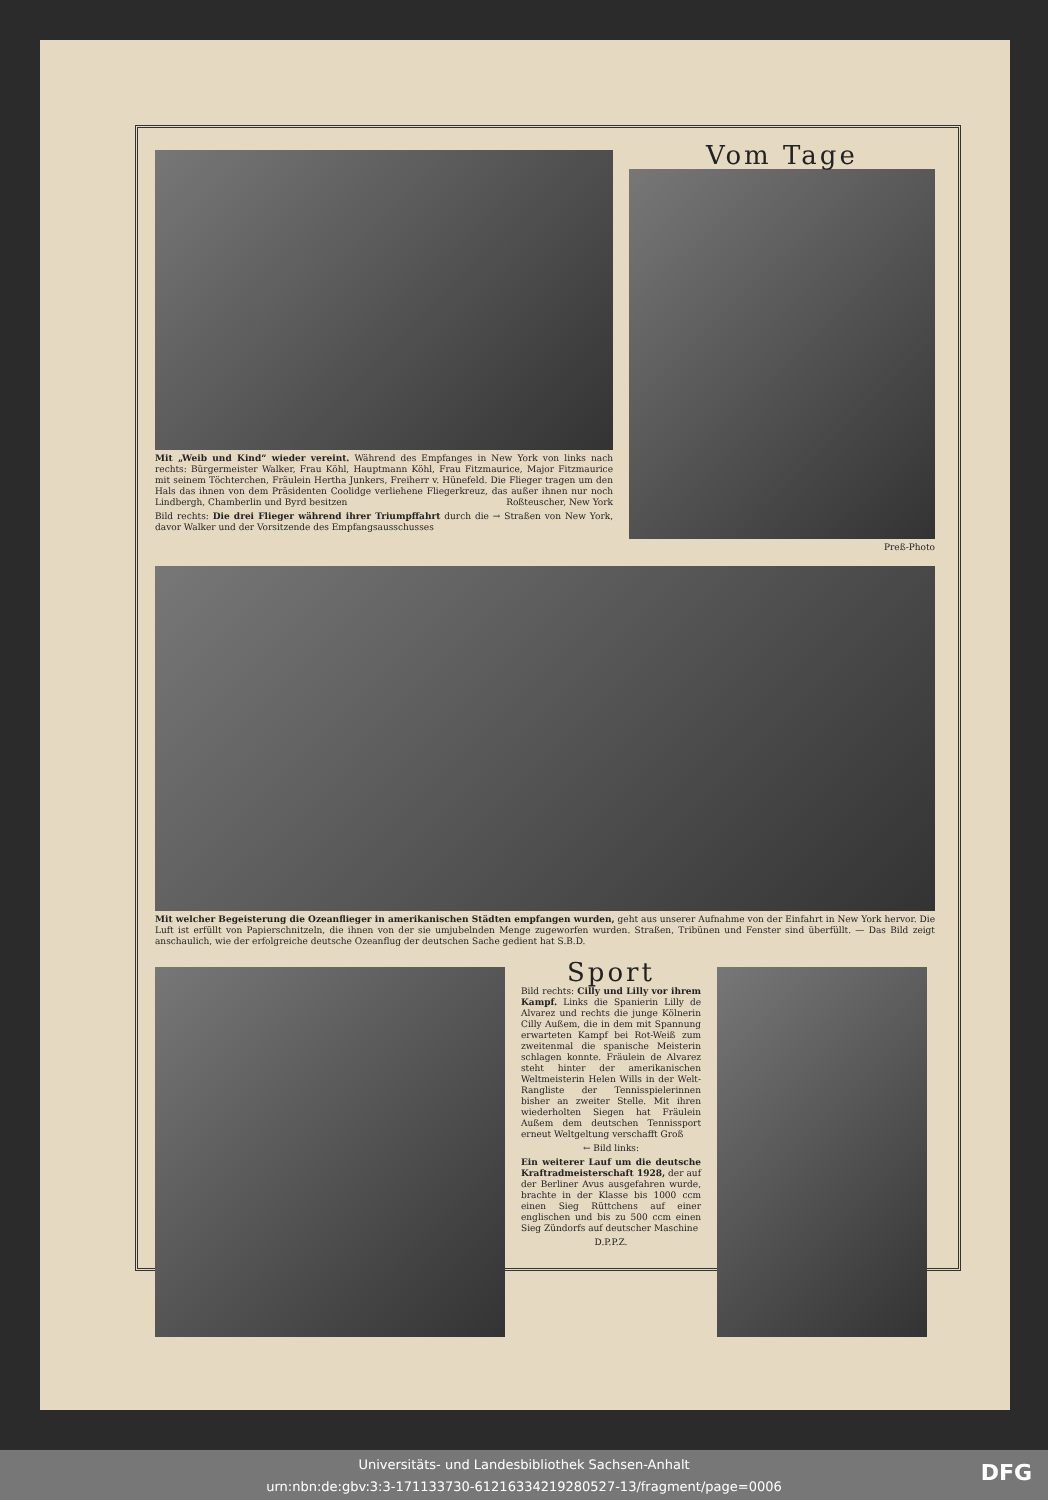Mit „Weib und Kind“ wieder vereint. Während des Empfanges in New York von links nach rechts: Bürgermeister Walker, Frau Köhl, Hauptmann Köhl, Frau Fitzmaurice, Major Fitzmaurice mit seinem Töchterchen, Fräulein Hertha Junkers, Freiherr v. Hünefeld. Die Flieger tragen um den Hals das ihnen von dem Präsidenten Coolidge verliehene Fliegerkreuz, das außer ihnen nur noch Lindbergh, Chamberlin und Byrd besitzen Roßteuscher, New York
Bild rechts: Die drei Flieger während ihrer Triumpffahrt durch die → Straßen von New York, davor Walker und der Vorsitzende des Empfangsausschusses
Vom Tage
Preß-Photo
Mit welcher Begeisterung die Ozeanflieger in amerikanischen Städten empfangen wurden, geht aus unserer Aufnahme von der Einfahrt in New York hervor. Die Luft ist erfüllt von Papierschnitzeln, die ihnen von der sie umjubelnden Menge zugeworfen wurden. Straßen, Tribünen und Fenster sind überfüllt. — Das Bild zeigt anschaulich, wie der erfolgreiche deutsche Ozeanflug der deutschen Sache gedient hat S.B.D.
Sport
Bild rechts: Cilly und Lilly vor ihrem Kampf. Links die Spanierin Lilly de Alvarez und rechts die junge Kölnerin Cilly Außem, die in dem mit Spannung erwarteten Kampf bei Rot-Weiß zum zweitenmal die spanische Meisterin schlagen konnte. Fräulein de Alvarez steht hinter der amerikanischen Weltmeisterin Helen Wills in der Welt-Rangliste der Tennisspielerinnen bisher an zweiter Stelle. Mit ihren wiederholten Siegen hat Fräulein Außem dem deutschen Tennissport erneut Weltgeltung verschafft Groß
← Bild links:
Ein weiterer Lauf um die deutsche Kraftradmeisterschaft 1928, der auf der Berliner Avus ausgefahren wurde, brachte in der Klasse bis 1000 ccm einen Sieg Rüttchens auf einer englischen und bis zu 500 ccm einen Sieg Zündorfs auf deutscher Maschine
D.P.P.Z.
Universitäts- und Landesbibliothek Sachsen-Anhalt
urn:nbn:de:gbv:3:3-171133730-61216334219280527-13/fragment/page=0006
DFG